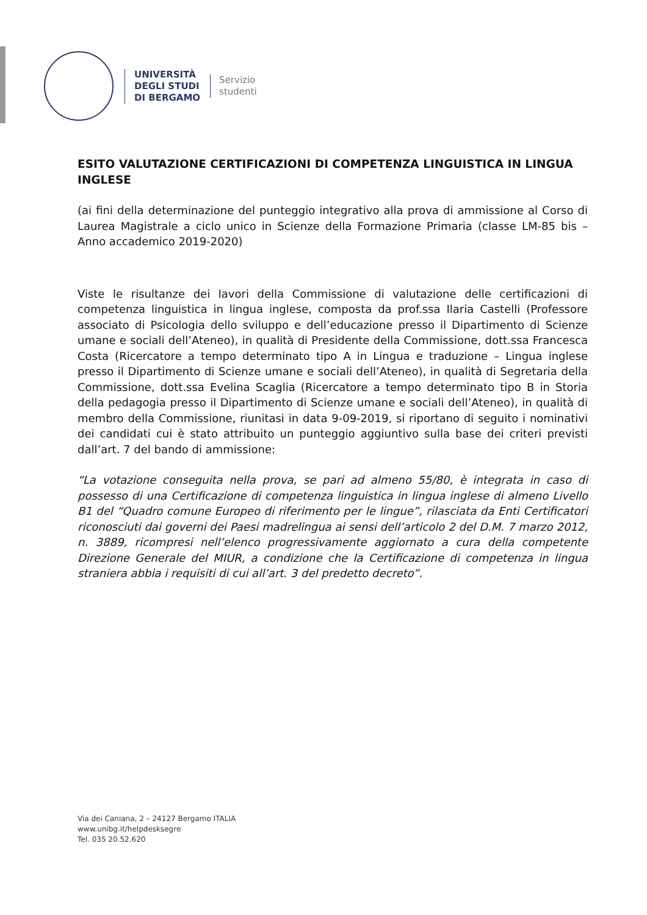UNIVERSITÀ
DEGLI STUDI
DI BERGAMO
Servizio
studenti
ESITO VALUTAZIONE CERTIFICAZIONI DI COMPETENZA LINGUISTICA IN LINGUA INGLESE
(ai fini della determinazione del punteggio integrativo alla prova di ammissione al Corso di Laurea Magistrale a ciclo unico in Scienze della Formazione Primaria (classe LM-85 bis – Anno accademico 2019-2020)
Viste le risultanze dei lavori della Commissione di valutazione delle certificazioni di competenza linguistica in lingua inglese, composta da prof.ssa Ilaria Castelli (Professore associato di Psicologia dello sviluppo e dell’educazione presso il Dipartimento di Scienze umane e sociali dell’Ateneo), in qualità di Presidente della Commissione, dott.ssa Francesca Costa (Ricercatore a tempo determinato tipo A in Lingua e traduzione – Lingua inglese presso il Dipartimento di Scienze umane e sociali dell’Ateneo), in qualità di Segretaria della Commissione, dott.ssa Evelina Scaglia (Ricercatore a tempo determinato tipo B in Storia della pedagogia presso il Dipartimento di Scienze umane e sociali dell’Ateneo), in qualità di membro della Commissione, riunitasi in data 9-09-2019, si riportano di seguito i nominativi dei candidati cui è stato attribuito un punteggio aggiuntivo sulla base dei criteri previsti dall’art. 7 del bando di ammissione:
“La votazione conseguita nella prova, se pari ad almeno 55/80, è integrata in caso di possesso di una Certificazione di competenza linguistica in lingua inglese di almeno Livello B1 del “Quadro comune Europeo di riferimento per le lingue”, rilasciata da Enti Certificatori riconosciuti dai governi dei Paesi madrelingua ai sensi dell’articolo 2 del D.M. 7 marzo 2012, n. 3889, ricompresi nell’elenco progressivamente aggiornato a cura della competente Direzione Generale del MIUR, a condizione che la Certificazione di competenza in lingua straniera abbia i requisiti di cui all’art. 3 del predetto decreto”.
Via dei Caniana, 2 – 24127 Bergamo ITALIA
www.unibg.it/helpdesksegre
Tel. 035 20.52.620